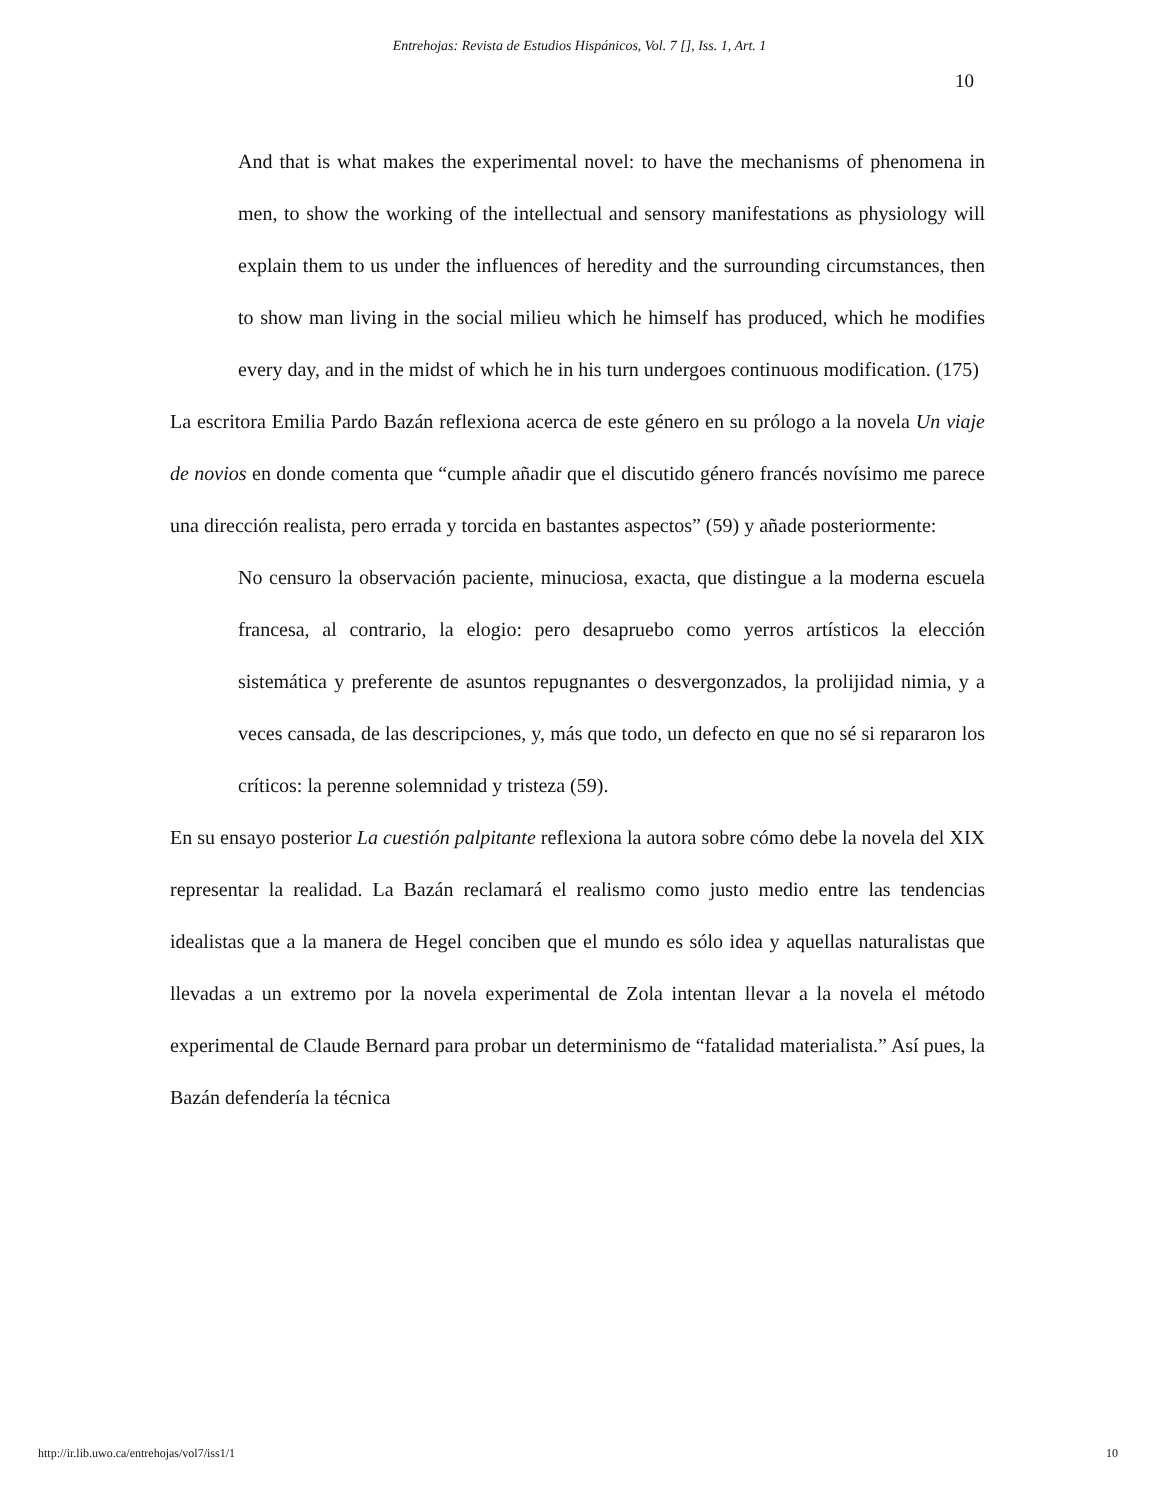Entrehojas: Revista de Estudios Hispánicos, Vol. 7 [], Iss. 1, Art. 1
10
And that is what makes the experimental novel: to have the mechanisms of phenomena in men, to show the working of the intellectual and sensory manifestations as physiology will explain them to us under the influences of heredity and the surrounding circumstances, then to show man living in the social milieu which he himself has produced, which he modifies every day, and in the midst of which he in his turn undergoes continuous modification. (175)
La escritora Emilia Pardo Bazán reflexiona acerca de este género en su prólogo a la novela Un viaje de novios en donde comenta que “cumple añadir que el discutido género francés novísimo me parece una dirección realista, pero errada y torcida en bastantes aspectos” (59) y añade posteriormente:
No censuro la observación paciente, minuciosa, exacta, que distingue a la moderna escuela francesa, al contrario, la elogio: pero desapruebo como yerros artísticos la elección sistemática y preferente de asuntos repugnantes o desvergonzados, la prolijidad nimia, y a veces cansada, de las descripciones, y, más que todo, un defecto en que no sé si repararon los críticos: la perenne solemnidad y tristeza (59).
En su ensayo posterior La cuestión palpitante reflexiona la autora sobre cómo debe la novela del XIX representar la realidad. La Bazán reclamará el realismo como justo medio entre las tendencias idealistas que a la manera de Hegel conciben que el mundo es sólo idea y aquellas naturalistas que llevadas a un extremo por la novela experimental de Zola intentan llevar a la novela el método experimental de Claude Bernard para probar un determinismo de “fatalidad materialista.” Así pues, la Bazán defendería la técnica
http://ir.lib.uwo.ca/entrehojas/vol7/iss1/1 10